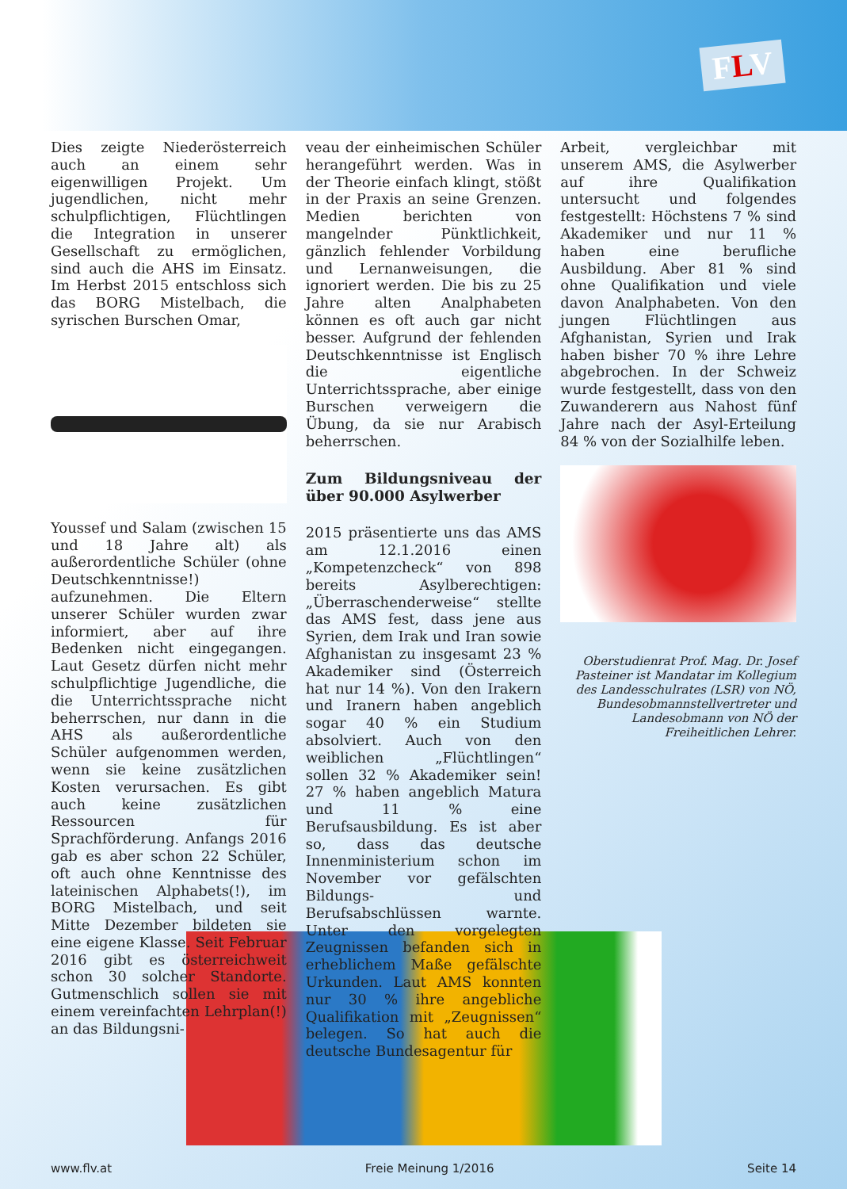FLV
Dies zeigte Niederösterreich auch an einem sehr eigenwilligen Projekt. Um jugendlichen, nicht mehr schulpflichtigen, Flüchtlingen die Integration in unserer Gesellschaft zu ermöglichen, sind auch die AHS im Einsatz. Im Herbst 2015 entschloss sich das BORG Mistelbach, die syrischen Burschen Omar,
Youssef und Salam (zwischen 15 und 18 Jahre alt) als außerordentliche Schüler (ohne Deutschkenntnisse!) aufzunehmen. Die Eltern unserer Schüler wurden zwar informiert, aber auf ihre Bedenken nicht eingegangen. Laut Gesetz dürfen nicht mehr schulpflichtige Jugendliche, die die Unterrichtssprache nicht beherrschen, nur dann in die AHS als außerordentliche Schüler aufgenommen werden, wenn sie keine zusätzlichen Kosten verursachen. Es gibt auch keine zusätzlichen Ressourcen für Sprachförderung. Anfangs 2016 gab es aber schon 22 Schüler, oft auch ohne Kenntnisse des lateinischen Alphabets(!), im BORG Mistelbach, und seit Mitte Dezember bildeten sie eine eigene Klasse. Seit Februar 2016 gibt es österreichweit schon 30 solcher Standorte. Gutmenschlich sollen sie mit einem vereinfachten Lehrplan(!) an das Bildungsni-
veau der einheimischen Schüler herangeführt werden. Was in der Theorie einfach klingt, stößt in der Praxis an seine Grenzen. Medien berichten von mangelnder Pünktlichkeit, gänzlich fehlender Vorbildung und Lernanweisungen, die ignoriert werden. Die bis zu 25 Jahre alten Analphabeten können es oft auch gar nicht besser. Aufgrund der fehlenden Deutschkenntnisse ist Englisch die eigentliche Unterrichtssprache, aber einige Burschen verweigern die Übung, da sie nur Arabisch beherrschen.
Zum Bildungsniveau der über 90.000 Asylwerber
2015 präsentierte uns das AMS am 12.1.2016 einen „Kompetenzcheck“ von 898 bereits Asylberechtigen: „Überraschenderweise“ stellte das AMS fest, dass jene aus Syrien, dem Irak und Iran sowie Afghanistan zu insgesamt 23 % Akademiker sind (Österreich hat nur 14 %). Von den Irakern und Iranern haben angeblich sogar 40 % ein Studium absolviert. Auch von den weiblichen „Flüchtlingen“ sollen 32 % Akademiker sein! 27 % haben angeblich Matura und 11 % eine Berufsausbildung. Es ist aber so, dass das deutsche Innenministerium schon im November vor gefälschten Bildungs- und Berufsabschlüssen warnte. Unter den vorgelegten Zeugnissen befanden sich in erheblichem Maße gefälschte Urkunden. Laut AMS konnten nur 30 % ihre angebliche Qualifikation mit „Zeugnissen“ belegen. So hat auch die deutsche Bundesagentur für
Arbeit, vergleichbar mit unserem AMS, die Asylwerber auf ihre Qualifikation untersucht und folgendes festgestellt: Höchstens 7 % sind Akademiker und nur 11 % haben eine berufliche Ausbildung. Aber 81 % sind ohne Qualifikation und viele davon Analphabeten. Von den jungen Flüchtlingen aus Afghanistan, Syrien und Irak haben bisher 70 % ihre Lehre abgebrochen. In der Schweiz wurde festgestellt, dass von den Zuwanderern aus Nahost fünf Jahre nach der Asyl-Erteilung 84 % von der Sozialhilfe leben.
Oberstudienrat Prof. Mag. Dr. Josef Pasteiner ist Mandatar im Kollegium des Landesschulrates (LSR) von NÖ, Bundesobmannstellvertreter und Landesobmann von NÖ der Freiheitlichen Lehrer.
www.flv.at Freie Meinung 1/2016 Seite 14